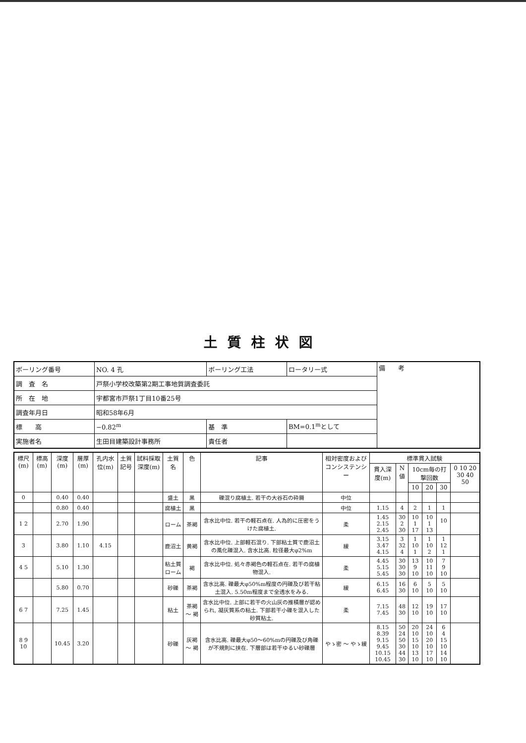土質柱状図
| ボーリング番号 | NO. 4 孔 | ボーリング工法 | ロータリー式 | 備 考 |
| 調 査 名 | 戸祭小学校改築第2期工事地質調査委託 | | | |
| 所 在 地 | 宇都宮市戸祭1丁目10番25号 | | | |
| 調査年月日 | 昭和58年6月 | | | |
| 標 高 | −0.82<sup>m</sup> | 基 準 | BM=0.1<sup>m</sup>として | |
| 実施者名 | 生田目建築設計事務所 | 責任者 | | |
| 標尺(m) | 標高(m) | 深度(m) | 層厚(m) | 孔内水位(m) | 土質記号 | 試料採取深度(m) | 土質名 | 色 | 記事 | 相対密度およびコンシステンシー | 標準貫入試験 | | | | | |
| --- | --- | --- | --- | --- | --- | --- | --- | --- | --- | --- | --- | --- | --- | --- | --- | --- |
| | | | | | | | | | | | 貫入深度(m) | N値 | 10cm毎の打撃回数 | | | 0 10 20 30 40 50 |
| | | | | | | | | | | | | | 10 | 20 | 30 | |
| 0 | | 0.40 | 0.40 | | | | 盛土 | 黒 | 礫混り腐植土. 若干の大谷石の砕屑 | 中位 | | | | | | |
| | | 0.80 | 0.40 | | | | 腐植土 | 黒 | | 中位 | 1.15 | 4 | 2 | 1 | 1 | |
| 1 2 | | 2.70 | 1.90 | | | | ローム | 茶褐 | 含水比中位. 若干の軽石点在. 人為的に圧密をうけた腐植土. | 柔 | 1.45 2.15 2.45 | 30 2 30 | 10 1 17 | 10 1 13 | 10 | |
| 3 | | 3.80 | 1.10 | 4.15 | | | 鹿沼土 | 黄褐 | 含水比中位. 上部軽石混り. 下部粘土質で鹿沼土の風化礫混入. 含水比高. 粒径最大φ2%m | 緩 | 3.15 3.47 4.15 | 3 32 4 | 1 10 1 | 1 10 2 | 1 12 1 | |
| 4 5 | | 5.10 | 1.30 | | | | 粘土質ローム | 褐 | 含水比中位. 処々赤褐色の軽石点在. 若干の腐植物混入. | 柔 | 4.45 5.15 5.45 | 30 30 30 | 13 9 10 | 10 11 10 | 7 9 10 | |
| | | 5.80 | 0.70 | | | | 砂礫 | 茶褐 | 含水比高. 礫最大φ50%m程度の円礫及び若干粘土混入. 5.50m程度まで全透水をみる. | 緩 | 6.15 6.45 | 16 30 | 6 10 | 5 10 | 5 10 | |
| 6 7 | | 7.25 | 1.45 | | | | 粘土 | 茶褐 〜 褐 | 含水比中位. 上部に若干の火山灰の推積層が認められ, 凝灰質系の粘土. 下部若干小礫を混入した砂質粘土. | 柔 | 7.15 7.45 | 48 30 | 12 10 | 19 10 | 17 10 | |
| 8 9 10 | | 10.45 | 3.20 | | | | 砂礫 | 灰褐 〜 褐 | 含水比高. 礫最大φ50〜60%mの円礫及び角礫が不規則に挟在. 下層部は若干ゆるい砂礫層 | やゝ密 〜 やゝ緩 | 8.15 8.39 9.15 9.45 10.15 10.45 | 50 24 50 30 44 30 | 20 10 15 10 13 10 | 24 10 20 10 17 10 | 6 4 15 10 14 10 | |